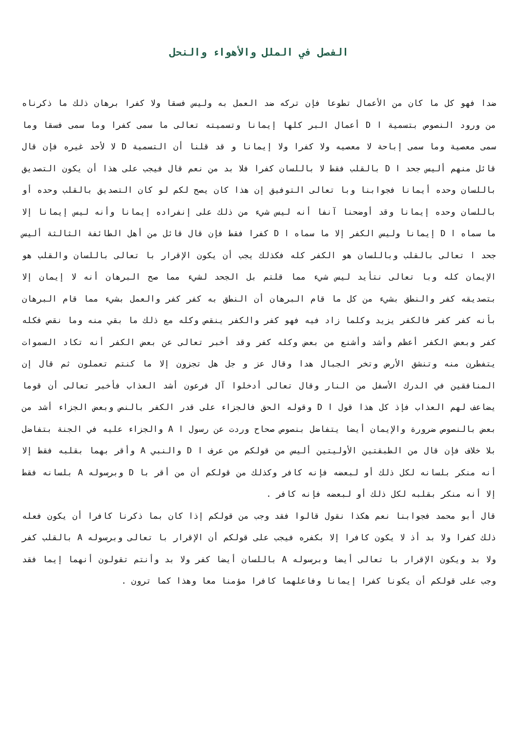الفصل في الملل والأهواء والنحل
ضدا فهو كل ما كان من الأعمال تطوعا فإن تركه ضد العمل به وليس فسقا ولا كفرا برهان ذلك ما ذكرناه من ورود النصوص بتسمية ا D أعمال البر كلها إيمانا وتسميته تعالى ما سمى كفرا وما سمى فسقا وما سمى معصية وما سمى إباحة لا معصيه ولا كفرا ولا إيمانا و قد قلنا أن التسمية D لا لأحد غيره فإن قال قائل منهم أليس جحد ا D بالقلب فقط لا باللسان كفرا فلا بد من نعم قال فيجب على هذا أن يكون التصديق باللسان وحده أيمانا فجوابنا وبا تعالى التوفيق إن هذا كان يصح لكم لو كان التصديق بالقلب وحده أو باللسان وحده إيمانا وقد أوضحنا آنفا أنه ليس شيء من ذلك على إنفراده إيمانا وأنه ليس إيمانا إلا ما سماه ا D إيمانا وليس الكفر إلا ما سماه ا D كفرا فقط فإن قال قائل من أهل الطائفة الثالثة أليس جحد ا تعالى بالقلب وباللسان هو الكفر كله فكذلك يجب أن يكون الإقرار با تعالى باللسان والقلب هو الإيمان كله وبا تعالى نتأيد ليس شيء مما قلتم بل الجحد لشيء مما صح البرهان أنه لا إيمان إلا بتصديقه كفر والنطق بشيء من كل ما قام البرهان أن النطق به كفر كفر والعمل بشيء مما قام البرهان بأنه كفر كفر فالكفر يزيد وكلما زاد فيه فهو كفر والكفر ينقص وكله مع ذلك ما بقي منه وما نقص فكله كفر وبعض الكفر أعظم وأشد وأشنع من بعض وكله كفر وقد أخبر تعالى عن بعض الكفر أنه تكاد السموات يتفطرن منه وتنشق الأرض وتخر الجبال هدا وقال عز و جل هل تجزون إلا ما كنتم تعملون ثم قال إن المنافقين في الدرك الأسفل من النار وقال تعالى أدخلوا آل فرعون أشد العذاب فأخبر تعالى أن قوما يضاعف لهم العذاب فإذ كل هذا قول ا D وقوله الحق فالجزاء على قدر الكفر بالنص وبعض الجزاء أشد من بعض بالنصوص ضرورة والإيمان أيضا يتفاضل بنصوص صحاح وردت عن رسول ا A والجزاء عليه في الجنة بتفاضل بلا خلاف فإن قال من الطبقتين الأوليتين أليس من قولكم من عرف ا D والنبي A وأقر بهما بقلبه فقط إلا أنه منكر بلسانه لكل ذلك أو لبعضه فإنه كافر وكذلك من قولكم أن من أقر با D وبرسوله A بلسانه فقط إلا أنه منكر بقلبه لكل ذلك أو لبعضه فإنه كافر .
قال أبو محمد فجوابنا نعم هكذا نقول قالوا فقد وجب من قولكم إذا كان بما ذكرنا كافرا أن يكون فعله ذلك كفرا ولا بد أذ لا يكون كافرا إلا بكفره فيجب على قولكم أن الإقرار با تعالى وبرسوله A بالقلب كفر ولا بد ويكون الإقرار با تعالى أيضا وبرسوله A باللسان أيضا كفر ولا بد وأنتم تقولون أنهما إيما فقد وجب على قولكم أن يكونا كفرا إيمانا وفاعلهما كافرا مؤمنا معا وهذا كما ترون .